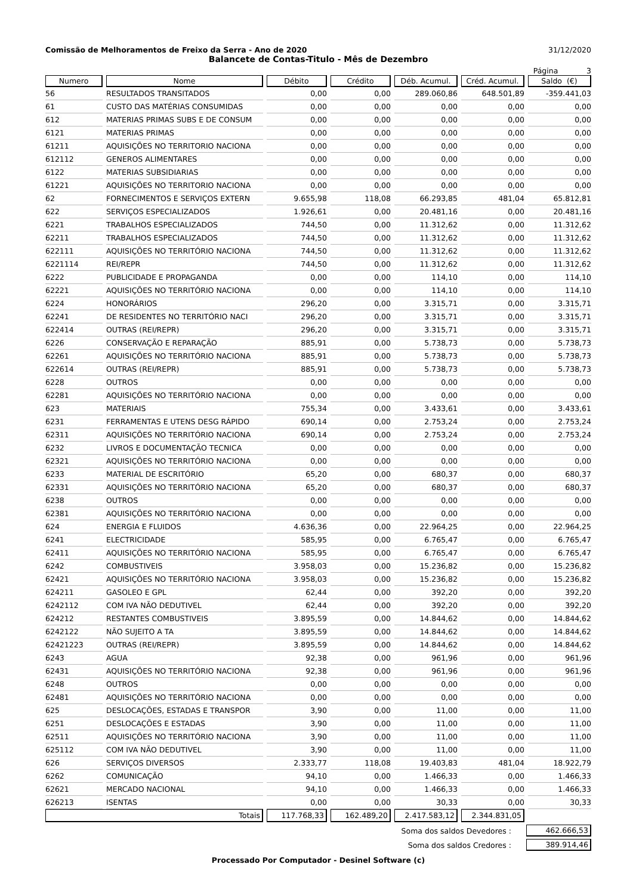Comissão de Melhoramentos de Freixo da Serra - Ano de 2020 31/12/2020
Balancete de Contas-Titulo - Mês de Dezembro
Página 3
| Numero | Nome | Débito | Crédito | Déb. Acumul. | Créd. Acumul. | Saldo (€) |
| --- | --- | --- | --- | --- | --- | --- |
| 56 | RESULTADOS TRANSITADOS | 0,00 | 0,00 | 289.060,86 | 648.501,89 | -359.441,03 |
| 61 | CUSTO DAS MATÉRIAS CONSUMIDAS | 0,00 | 0,00 | 0,00 | 0,00 | 0,00 |
| 612 | MATERIAS PRIMAS SUBS E DE CONSUM | 0,00 | 0,00 | 0,00 | 0,00 | 0,00 |
| 6121 | MATERIAS PRIMAS | 0,00 | 0,00 | 0,00 | 0,00 | 0,00 |
| 61211 | AQUISIÇÕES NO TERRITORIO NACIONA | 0,00 | 0,00 | 0,00 | 0,00 | 0,00 |
| 612112 | GENEROS ALIMENTARES | 0,00 | 0,00 | 0,00 | 0,00 | 0,00 |
| 6122 | MATERIAS SUBSIDIARIAS | 0,00 | 0,00 | 0,00 | 0,00 | 0,00 |
| 61221 | AQUISIÇÕES NO TERRITORIO NACIONA | 0,00 | 0,00 | 0,00 | 0,00 | 0,00 |
| 62 | FORNECIMENTOS E SERVIÇOS EXTERN | 9.655,98 | 118,08 | 66.293,85 | 481,04 | 65.812,81 |
| 622 | SERVIÇOS ESPECIALIZADOS | 1.926,61 | 0,00 | 20.481,16 | 0,00 | 20.481,16 |
| 6221 | TRABALHOS ESPECIALIZADOS | 744,50 | 0,00 | 11.312,62 | 0,00 | 11.312,62 |
| 62211 | TRABALHOS ESPECIALIZADOS | 744,50 | 0,00 | 11.312,62 | 0,00 | 11.312,62 |
| 622111 | AQUISIÇÕES NO TERRITÓRIO NACIONA | 744,50 | 0,00 | 11.312,62 | 0,00 | 11.312,62 |
| 6221114 | REI/REPR | 744,50 | 0,00 | 11.312,62 | 0,00 | 11.312,62 |
| 6222 | PUBLICIDADE E PROPAGANDA | 0,00 | 0,00 | 114,10 | 0,00 | 114,10 |
| 62221 | AQUISIÇÕES NO TERRITÓRIO NACIONA | 0,00 | 0,00 | 114,10 | 0,00 | 114,10 |
| 6224 | HONORÁRIOS | 296,20 | 0,00 | 3.315,71 | 0,00 | 3.315,71 |
| 62241 | DE RESIDENTES NO TERRITÓRIO NACI | 296,20 | 0,00 | 3.315,71 | 0,00 | 3.315,71 |
| 622414 | OUTRAS (REI/REPR) | 296,20 | 0,00 | 3.315,71 | 0,00 | 3.315,71 |
| 6226 | CONSERVAÇÃO E REPARAÇÃO | 885,91 | 0,00 | 5.738,73 | 0,00 | 5.738,73 |
| 62261 | AQUISIÇÕES NO TERRITÓRIO NACIONA | 885,91 | 0,00 | 5.738,73 | 0,00 | 5.738,73 |
| 622614 | OUTRAS (REI/REPR) | 885,91 | 0,00 | 5.738,73 | 0,00 | 5.738,73 |
| 6228 | OUTROS | 0,00 | 0,00 | 0,00 | 0,00 | 0,00 |
| 62281 | AQUISIÇÕES NO TERRITÓRIO NACIONA | 0,00 | 0,00 | 0,00 | 0,00 | 0,00 |
| 623 | MATERIAIS | 755,34 | 0,00 | 3.433,61 | 0,00 | 3.433,61 |
| 6231 | FERRAMENTAS E UTENS DESG RÁPIDO | 690,14 | 0,00 | 2.753,24 | 0,00 | 2.753,24 |
| 62311 | AQUISIÇÕES NO TERRITÓRIO NACIONA | 690,14 | 0,00 | 2.753,24 | 0,00 | 2.753,24 |
| 6232 | LIVROS E DOCUMENTAÇÃO TECNICA | 0,00 | 0,00 | 0,00 | 0,00 | 0,00 |
| 62321 | AQUISIÇÕES NO TERRITÓRIO NACIONA | 0,00 | 0,00 | 0,00 | 0,00 | 0,00 |
| 6233 | MATERIAL DE ESCRITÓRIO | 65,20 | 0,00 | 680,37 | 0,00 | 680,37 |
| 62331 | AQUISIÇÕES NO TERRITÓRIO NACIONA | 65,20 | 0,00 | 680,37 | 0,00 | 680,37 |
| 6238 | OUTROS | 0,00 | 0,00 | 0,00 | 0,00 | 0,00 |
| 62381 | AQUISIÇÕES NO TERRITÓRIO NACIONA | 0,00 | 0,00 | 0,00 | 0,00 | 0,00 |
| 624 | ENERGIA E FLUIDOS | 4.636,36 | 0,00 | 22.964,25 | 0,00 | 22.964,25 |
| 6241 | ELECTRICIDADE | 585,95 | 0,00 | 6.765,47 | 0,00 | 6.765,47 |
| 62411 | AQUISIÇÕES NO TERRITÓRIO NACIONA | 585,95 | 0,00 | 6.765,47 | 0,00 | 6.765,47 |
| 6242 | COMBUSTIVEIS | 3.958,03 | 0,00 | 15.236,82 | 0,00 | 15.236,82 |
| 62421 | AQUISIÇÕES NO TERRITÓRIO NACIONA | 3.958,03 | 0,00 | 15.236,82 | 0,00 | 15.236,82 |
| 624211 | GASOLEO E GPL | 62,44 | 0,00 | 392,20 | 0,00 | 392,20 |
| 6242112 | COM IVA NÃO DEDUTIVEL | 62,44 | 0,00 | 392,20 | 0,00 | 392,20 |
| 624212 | RESTANTES COMBUSTIVEIS | 3.895,59 | 0,00 | 14.844,62 | 0,00 | 14.844,62 |
| 6242122 | NÃO SUJEITO A TA | 3.895,59 | 0,00 | 14.844,62 | 0,00 | 14.844,62 |
| 62421223 | OUTRAS (REI/REPR) | 3.895,59 | 0,00 | 14.844,62 | 0,00 | 14.844,62 |
| 6243 | AGUA | 92,38 | 0,00 | 961,96 | 0,00 | 961,96 |
| 62431 | AQUISIÇÕES NO TERRITÓRIO NACIONA | 92,38 | 0,00 | 961,96 | 0,00 | 961,96 |
| 6248 | OUTROS | 0,00 | 0,00 | 0,00 | 0,00 | 0,00 |
| 62481 | AQUISIÇÕES NO TERRITÓRIO NACIONA | 0,00 | 0,00 | 0,00 | 0,00 | 0,00 |
| 625 | DESLOCAÇÕES, ESTADAS E TRANSPOR | 3,90 | 0,00 | 11,00 | 0,00 | 11,00 |
| 6251 | DESLOCAÇÕES E ESTADAS | 3,90 | 0,00 | 11,00 | 0,00 | 11,00 |
| 62511 | AQUISIÇÕES NO TERRITÓRIO NACIONA | 3,90 | 0,00 | 11,00 | 0,00 | 11,00 |
| 625112 | COM IVA NÃO DEDUTIVEL | 3,90 | 0,00 | 11,00 | 0,00 | 11,00 |
| 626 | SERVIÇOS DIVERSOS | 2.333,77 | 118,08 | 19.403,83 | 481,04 | 18.922,79 |
| 6262 | COMUNICAÇÃO | 94,10 | 0,00 | 1.466,33 | 0,00 | 1.466,33 |
| 62621 | MERCADO NACIONAL | 94,10 | 0,00 | 1.466,33 | 0,00 | 1.466,33 |
| 626213 | ISENTAS | 0,00 | 0,00 | 30,33 | 0,00 | 30,33 |
| Totais | | 117.768,33 | 162.489,20 | 2.417.583,12 | 2.344.831,05 | |
Soma dos saldos Devedores : 462.666,53
Soma dos saldos Credores : 389.914,46
Processado Por Computador - Desinel Software (c)